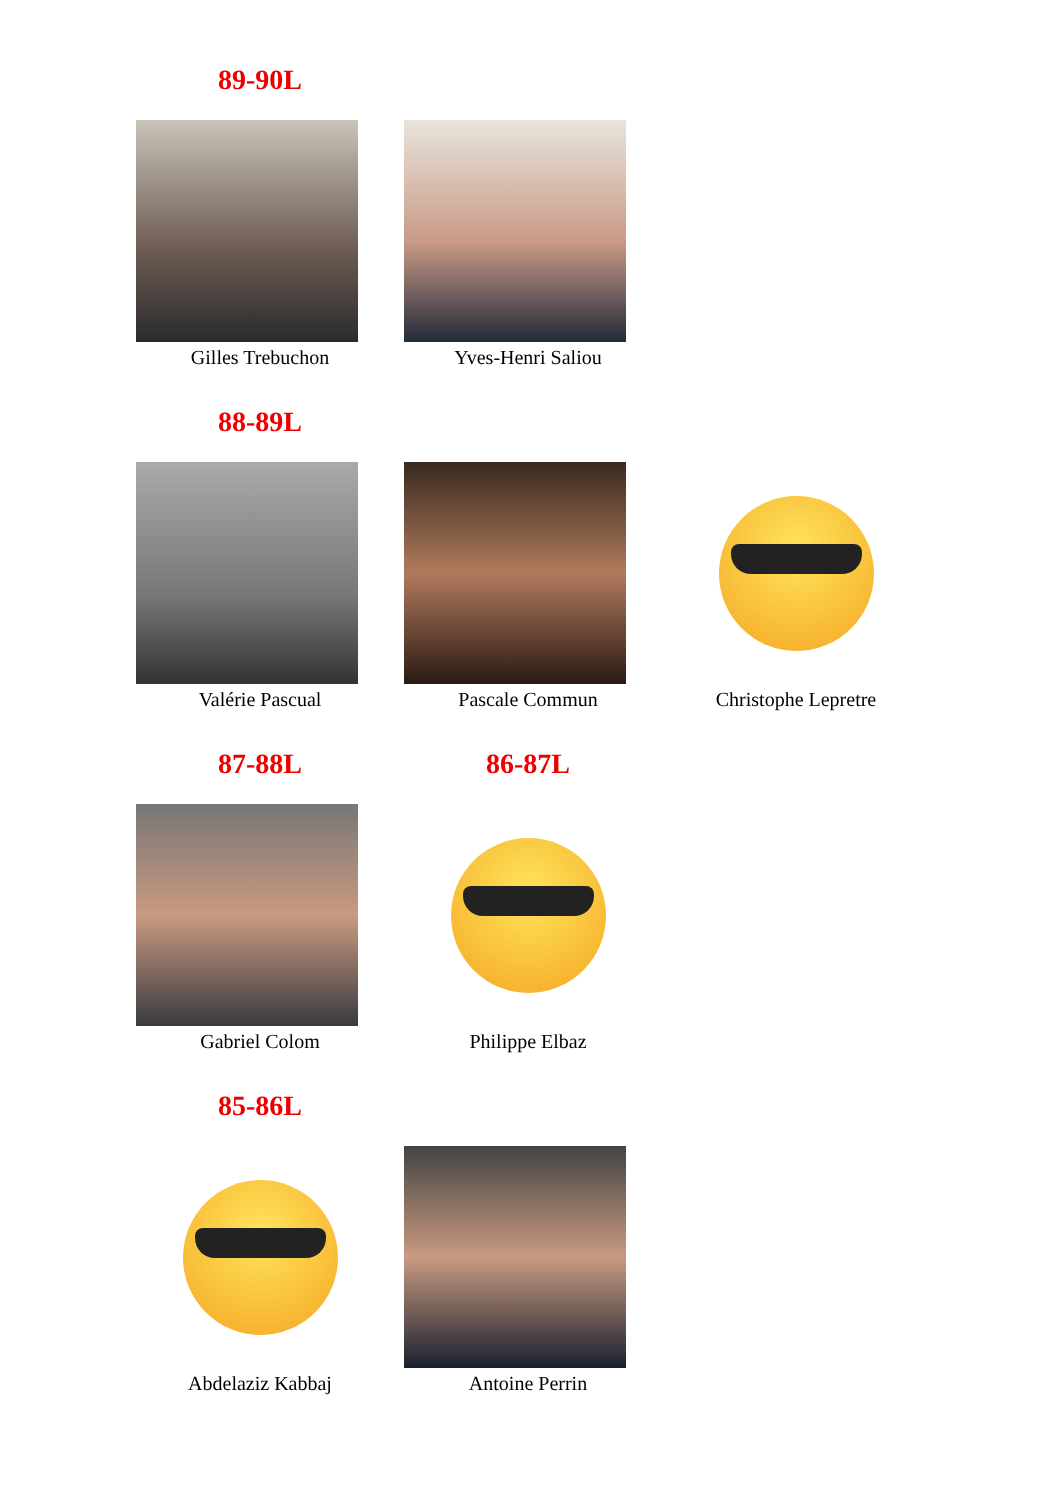89-90L
Gilles Trebuchon Yves-Henri Saliou
88-89L
Valérie Pascual Pascale Commun Christophe Lepretre
87-88L 86-87L
Gabriel Colom Philippe Elbaz
85-86L
Abdelaziz Kabbaj Antoine Perrin